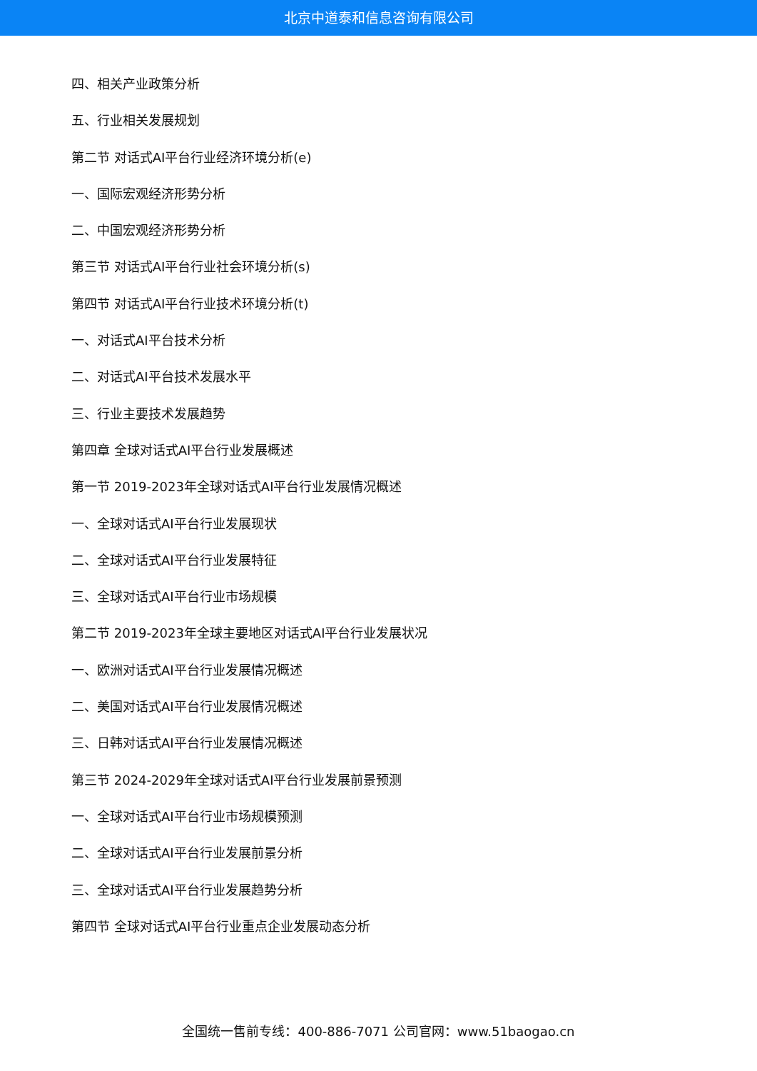北京中道泰和信息咨询有限公司
四、相关产业政策分析
五、行业相关发展规划
第二节 对话式AI平台行业经济环境分析(e)
一、国际宏观经济形势分析
二、中国宏观经济形势分析
第三节 对话式AI平台行业社会环境分析(s)
第四节 对话式AI平台行业技术环境分析(t)
一、对话式AI平台技术分析
二、对话式AI平台技术发展水平
三、行业主要技术发展趋势
第四章 全球对话式AI平台行业发展概述
第一节 2019-2023年全球对话式AI平台行业发展情况概述
一、全球对话式AI平台行业发展现状
二、全球对话式AI平台行业发展特征
三、全球对话式AI平台行业市场规模
第二节 2019-2023年全球主要地区对话式AI平台行业发展状况
一、欧洲对话式AI平台行业发展情况概述
二、美国对话式AI平台行业发展情况概述
三、日韩对话式AI平台行业发展情况概述
第三节 2024-2029年全球对话式AI平台行业发展前景预测
一、全球对话式AI平台行业市场规模预测
二、全球对话式AI平台行业发展前景分析
三、全球对话式AI平台行业发展趋势分析
第四节 全球对话式AI平台行业重点企业发展动态分析
全国统一售前专线：400-886-7071 公司官网：www.51baogao.cn